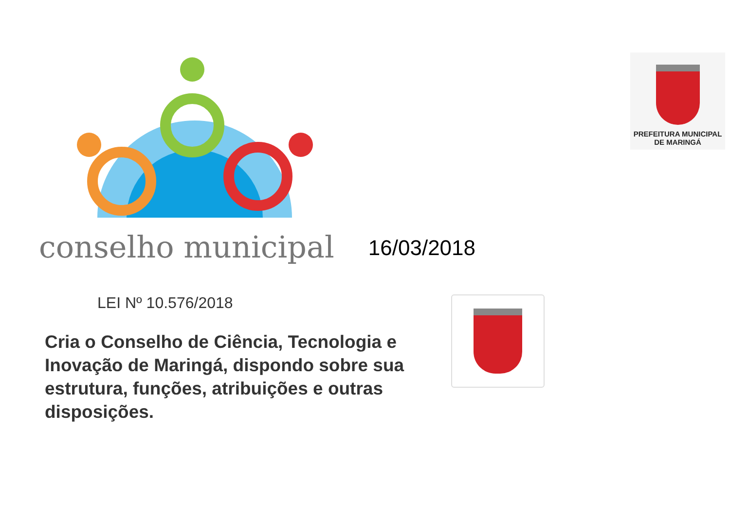conselho municipal
16/03/2018
PREFEITURA MUNICIPAL
DE MARINGÁ
LEI Nº 10.576/2018
Cria o Conselho de Ciência, Tecnologia e Inovação de Maringá, dispondo sobre sua estrutura, funções, atribuições e outras disposições.